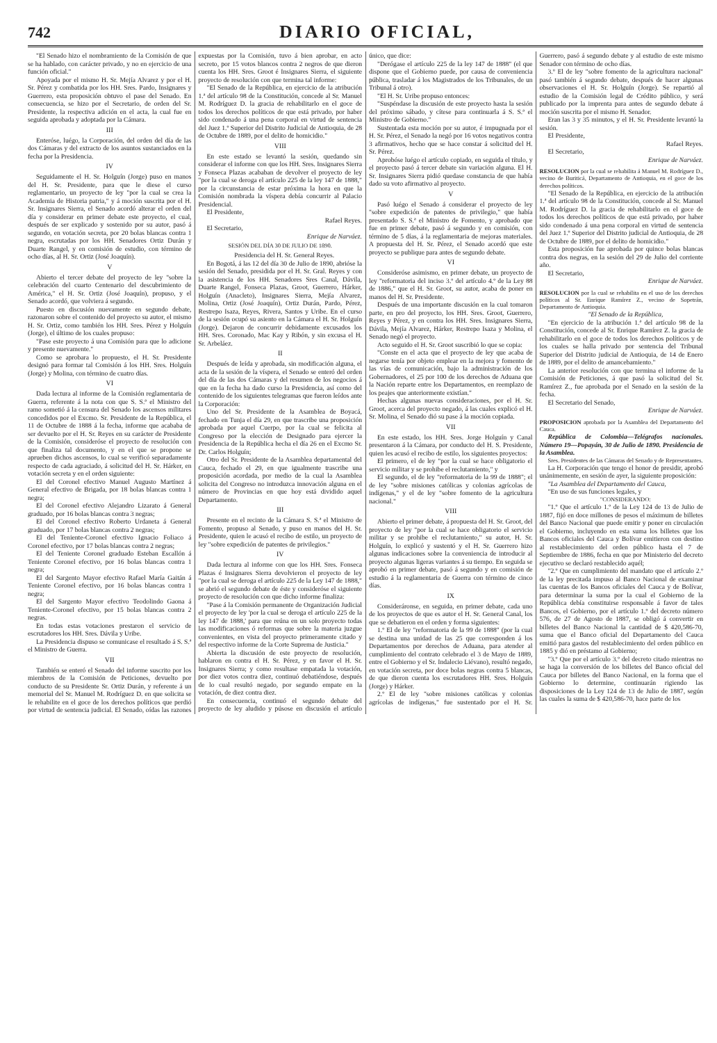742 DIARIO OFICIAL,
"El Senado hizo el nombramiento de la Comisión de que se ha hablado, con carácter privado, y no en ejercicio de una función oficial."
Apoyada por el mismo H. Sr. Mejía Alvarez y por el H. Sr. Pérez y combatida por los HH. Sres. Pardo, Insignares y Guerrero, esta proposición obtuvo el pase del Senado. En consecuencia, se hizo por el Secretario, de orden del Sr. Presidente, la respectiva adición en el acta, la cual fue en seguida aprobada y adoptada por la Cámara.
III
Enteróse, luégo, la Corporación, del orden del día de las dos Cámaras y del extracto de los asuntos sustanciados en la fecha por la Presidencia.
IV
Seguidamente el H. Sr. Holguín (Jorge) puso en manos del H. Sr. Presidente, para que le diese el curso reglamentario, un proyecto de ley "por la cual se crea la Academia de Historia patria," y á moción suscrita por el H. Sr. Insignares Sierra, el Senado acordó alterar el orden del día y considerar en primer debate este proyecto, el cual, después de ser explicado y sostenido por su autor, pasó á segundo, en votación secreta, por 20 bolas blancas contra 1 negra, escrutadas por los HH. Senadores Ortiz Durán y Duarte Rangel, y en comisión de estudio, con término de ocho días, al H. Sr. Ortiz (José Joaquín).
V
Abierto el tercer debate del proyecto de ley "sobre la celebración del cuarto Centenario del descubrimiento de América," el H. Sr. Ortiz (José Joaquín), propuso, y el Senado acordó, que volviera á segundo.
Puesto en discusión nuevamente en segundo debate, razonaron sobre el contenido del proyecto su autor, el mismo H. Sr. Ortiz, como también los HH. Sres. Pérez y Holguín (Jorge), el último de los cuales propuso:
"Pase este proyecto á una Comisión para que lo adicione y presente nuevamente."
Como se aprobara lo propuesto, el H. Sr. Presidente designó para formar tal Comisión á los HH. Sres. Holguín (Jorge) y Molina, con término de cuatro días.
VI
Dada lectura al informe de la Comisión reglamentaria de Guerra, referente á la nota con que S. S.ª el Ministro del ramo sometió á la censura del Senado los ascensos militares concedidos por el Excmo. Sr. Presidente de la República, el 11 de Octubre de 1888 á la fecha, informe que acababa de ser devuelto por el H. Sr. Reyes en su carácter de Presidente de la Comisión, consideróse el proyecto de resolución con que finaliza tal documento, y en el que se propone se aprueben dichos ascensos, lo cual se verificó separadamente respecto de cada agraciado, á solicitud del H. Sr. Hárker, en votación secreta y en el orden siguiente:
El del Coronel efectivo Manuel Augusto Martínez á General efectivo de Brigada, por 18 bolas blancas contra 1 negra;
El del Coronel efectivo Alejandro Lizarato á General graduado, por 16 bolas blancas contra 3 negras;
El del Coronel efectivo Roberto Urdaneta á General graduado, por 17 bolas blancas contra 2 negras;
El del Teniente-Coronel efectivo Ignacio Foliaco á Coronel efectivo, por 17 bolas blancas contra 2 negras;
El del Teniente Coronel graduado Esteban Escallón á Teniente Coronel efectivo, por 16 bolas blancas contra 1 negra;
El del Sargento Mayor efectivo Rafael María Gaitán á Teniente Coronel efectivo, por 16 bolas blancas contra 1 negra;
El del Sargento Mayor efectivo Teodolindo Gaona á Teniente-Coronel efectivo, por 15 bolas blancas contra 2 negras.
En todas estas votaciones prestaron el servicio de escrutadores los HH. Sres. Dávila y Uribe.
La Presidencia dispuso se comunicase el resultado á S. S.ª el Ministro de Guerra.
VII
También se enteró el Senado del informe suscrito por los miembros de la Comisión de Peticiones, devuelto por conducto de su Presidente Sr. Ortiz Durán, y referente á un memorial del Sr. Manuel M. Rodríguez D. en que solicita se le rehabilite en el goce de los derechos políticos que perdió por virtud de sentencia judicial. El Senado, oídas las razones expuestas por la Comisión, tuvo á bien aprobar, en acto secreto, por 15 votos blancos contra 2 negros de que dieron cuenta los HH. Sres. Groot é Insignares Sierra, el siguiente proyecto de resolución con que termina tal informe:
"El Senado de la República, en ejercicio de la atribución 1.ª del artículo 98 de la Constitución, concede al Sr. Manuel M. Rodríguez D. la gracia de rehabilitarlo en el goce de todos los derechos políticos de que está privado, por haber sido condenado á una pena corporal en virtud de sentencia del Juez 1.º Superior del Distrito Judicial de Antioquia, de 28 de Octubre de 1889, por el delito de homicidio."
VIII
En este estado se levantó la sesión, quedando sin considerar el informe con que los HH. Sres. Insignares Sierra y Fonseca Plazas acababan de devolver el proyecto de ley "por la cual se deroga el artículo 225 de la ley 147 de 1888," por la circunstancia de estar próxima la hora en que la Comisión nombrada la víspera debía concurrir al Palacio Presidencial.
El Presidente,
Rafael Reyes.
El Secretario,
Enrique de Narváez.
SESIÓN DEL DÍA 30 DE JULIO DE 1890.
Presidencia del H. Sr. General Reyes.
En Bogotá, á las 12 del día 30 de Julio de 1890, abrióse la sesión del Senado, presidida por el H. Sr. Gral. Reyes y con la asistencia de los HH. Senadores Sres Canal, Dávila, Duarte Rangel, Fonseca Plazas, Groot, Guerrero, Hárker, Holguín (Anacleto), Insignares Sierra, Mejía Alvarez, Molina, Ortiz (José Joaquín), Ortiz Durán, Pardo, Pérez, Restrepo Isaza, Reyes, Rivera, Santos y Uribe. En el curso de la sesión ocupó su asiento en la Cámara el H. Sr. Holguín (Jorge). Dejaron de concurrir debidamente excusados los HH. Sres. Coronado, Mac Kay y Ribón, y sin excusa el H. Sr. Arbeláez.
II
Después de leída y aprobada, sin modificación alguna, el acta de la sesión de la víspera, el Senado se enteró del orden del día de las dos Cámaras y del resumen de los negocios á que en la fecha ha dado curso la Presidencia, así como del contenido de los siguientes telegramas que fueron leídos ante la Corporación:
Uno del Sr. Presidente de la Asamblea de Boyacá, fechado en Tunja el día 29, en que trascribe una proposición aprobada por aquel Cuerpo, por la cual se felicita al Congreso por la elección de Designado para ejercer la Presidencia de la República hecha el día 26 en el Excmo Sr. Dr. Carlos Holguín;
Otro del Sr. Presidente de la Asamblea departamental del Cauca, fechado el 29, en que igualmente trascribe una proposición acordada, por medio de la cual la Asamblea solicita del Congreso no introduzca innovación alguna en el número de Provincias en que hoy está dividido aquel Departamento.
III
Presente en el recinto de la Cámara S. S.ª el Ministro de Fomento, propuso al Senado, y puso en manos del H. Sr. Presidente, quien le acusó el recibo de estilo, un proyecto de ley "sobre expedición de patentes de privilegios."
IV
Dada lectura al informe con que los HH. Sres. Fonseca Plazas é Insignares Sierra devolvieron el proyecto de ley "por la cual se deroga el artículo 225 de la Ley 147 de 1888," se abrió el segundo debate de éste y consideróse el siguiente proyecto de resolución con que dicho informe finaliza:
"Pase á la Comisión permanente de Organización Judicial el proyecto de ley 'por la cual se deroga el artículo 225 de la ley 147 de 1888,' para que reúna en un solo proyecto todas las modificaciones ó reformas que sobre la materia juzgue convenientes, en vista del proyecto primeramente citado y del respectivo informe de la Corte Suprema de Justicia."
Abierta la discusión de este proyecto de resolución, hablaron en contra el H. Sr. Pérez, y en favor el H. Sr. Insignares Sierra; y como resultase empatada la votación, por diez votos contra diez, continuó debatiéndose, después de lo cual resultó negado, por segundo empate en la votación, de diez contra diez.
En consecuencia, continuó el segundo debate del proyecto de ley aludido y púsose en discusión el artículo único, que dice:
"Derógase el artículo 225 de la ley 147 de 1888" (el que dispone que el Gobierno puede, por causa de conveniencia pública, trasladar á los Magistrados de los Tribunales, de un Tribunal á otro).
"El H. Sr. Uribe propuso entonces:
"Suspéndase la discusión de este proyecto hasta la sesión del próximo sábado, y cítese para continuarla á S. S.ª el Ministro de Gobierno."
Sustentada esta moción por su autor, é impugnada por el H. Sr. Pérez, el Senado la negó por 16 votos negativos contra 3 afirmativos, hecho que se hace constar á solicitud del H. Sr. Pérez.
Aprobóse luégo el artículo copiado, en seguida el título, y el proyecto pasó á tercer debate sin variación alguna. El H. Sr. Insignares Sierra pidió quedase constancia de que había dado su voto afirmativo al proyecto.
V
Pasó luégo el Senado á considerar el proyecto de ley "sobre expedición de patentes de privilegio," que había presentado S. S.ª el Ministro de Fomento, y aprobado que fue en primer debate, pasó á segundo y en comisión, con término de 5 días, á la reglamentaria de mejoras materiales. A propuesta del H. Sr. Pérez, el Senado acordó que este proyecto se publique para antes de segundo debate.
VI
Consideróse asimismo, en primer debate, un proyecto de ley "reformatoria del inciso 3.º del artículo 4.º de la Ley 88 de 1886," que el H. Sr. Groot, su autor, acaba de poner en manos del H. Sr. Presidente.
Después de una importante discusión en la cual tomaron parte, en pro del proyecto, los HH. Sres. Groot, Guerrero, Reyes y Pérez, y en contra los HH. Sres. Insignares Sierra, Dávila, Mejía Alvarez, Hárker, Restrepo Isaza y Molina, el Senado negó el proyecto.
Acto seguido el H. Sr. Groot suscribió lo que se copia:
"Conste en el acta que el proyecto de ley que acaba de negarse tenía por objeto emplear en la mejora y fomento de las vías de comunicación, bajo la administración de los Gobernadores, el 25 por 100 de los derechos de Aduana que la Nación reparte entre los Departamentos, en reemplazo de los peajes que anteriormente existían."
Hechas algunas nuevas consideraciones, por el H. Sr. Groot, acerca del proyecto negado, á las cuales explicó el H. Sr. Molina, el Senado dió su pase á la moción copiada.
VII
En este estado, los HH. Sres. Jorge Holguín y Canal presentaron á la Cámara, por conducto del H. S. Presidente, quien les acusó el recibo de estilo, los siguientes proyectos:
El primero, el de ley "por la cual se hace obligatorio el servicio militar y se prohibe el reclutamiento," y
El segundo, el de ley "reformatoria de la 99 de 1888"; el de ley "sobre misiones católicas y colonias agrícolas de indígenas," y el de ley "sobre fomento de la agricultura nacional."
VIII
Abierto el primer debate, á propuesta del H. Sr. Groot, del proyecto de ley "por la cual se hace obligatorio el servicio militar y se prohibe el reclutamiento," su autor, H. Sr. Holguín, lo explicó y sustentó y el H. Sr. Guerrero hizo algunas indicaciones sobre la conveniencia de introducir al proyecto algunas ligeras variantes á su tiempo. En seguida se aprobó en primer debate, pasó á segundo y en comisión de estudio á la reglamentaria de Guerra con término de cinco días.
IX
Consideráronse, en seguida, en primer debate, cada uno de los proyectos de que es autor el H. Sr. General Canal, los que se debatieron en el orden y forma siguientes:
1.º El de ley "reformatoria de la 99 de 1888" (por la cual se destina una unidad de las 25 que corresponden á los Departamentos por derechos de Aduana, para atender al cumplimiento del contrato celebrado el 3 de Mayo de 1889, entre el Gobierno y el Sr. Indalecio Liévano), resultó negado, en votación secreta, por doce bolas negras contra 5 blancas, de que dieron cuenta los escrutadores HH. Sres. Holguín (Jorge) y Hárker.
2.º El de ley "sobre misiones católicas y colonias agrícolas de indígenas," fue sustentado por el H. Sr. Guerrero, pasó á segundo debate y al estudio de este mismo Senador con término de ocho días.
3.º El de ley "sobre fomento de la agricultura nacional" pasó también á segundo debate, después de hacer algunas observaciones el H. Sr. Holguín (Jorge). Se repartió al estudio de la Comisión legal de Crédito público, y será publicado por la imprenta para antes de segundo debate á moción suscrita por el mismo H. Senador.
Eran las 3 y 35 minutos, y el H. Sr. Presidente levantó la sesión.
El Presidente,
Rafael Reyes.
El Secretario,
Enrique de Narváez.
RESOLUCION por la cual se rehabilita á Manuel M. Rodríguez D., vecino de Buriticá, Departamento de Antioquia, en el goce de los derechos políticos.
"El Senado de la República, en ejercicio de la atribución 1.ª del artículo 98 de la Constitución, concede al Sr. Manuel M. Rodríguez D. la gracia de rehabilitarlo en el goce de todos los derechos políticos de que está privado, por haber sido condenado á una pena corporal en virtud de sentencia del Juez 1.º Superior del Distrito judicial de Antioquia, de 28 de Octubre de 1889, por el delito de homicidio."
Esta proposición fue aprobada por quince bolas blancas contra dos negras, en la sesión del 29 de Julio del corriente año.
El Secretario,
Enrique de Narváez.
RESOLUCION por la cual se rehabilita en el uso de los derechos políticos al Sr. Enrique Ramírez Z., vecino de Sopetrán, Departamento de Antioquia.
"El Senado de la República,
"En ejercicio de la atribución 1.ª del artículo 98 de la Constitución, concede al Sr. Enrique Ramírez Z. la gracia de rehabilitarlo en el goce de todos los derechos políticos y de los cuales se halla privado por sentencia del Tribunal Superior del Distrito judicial de Antioquia, de 14 de Enero de 1889, por el delito de amancebamiento."
La anterior resolución con que termina el informe de la Comisión de Peticiones, á que pasó la solicitud del Sr. Ramírez Z., fue aprobada por el Senado en la sesión de la fecha.
El Secretario del Senado,
Enrique de Narváez.
PROPOSICION aprobada por la Asamblea del Departamento del Cauca.
República de Colombia—Telégrafos nacionales. Número 19—Popayán, 30 de Julio de 1890. Presidencia de la Asamblea.
Sres. Presidentes de las Cámaras del Senado y de Representantes.
La H. Corporación que tengo el honor de presidir, aprobó unánimemente, en sesión de ayer, la siguiente proposición:
"La Asamblea del Departamento del Cauca,
"En uso de sus funciones legales, y
"CONSIDERANDO:
"1.º Que el artículo 1.º de la Ley 124 de 13 de Julio de 1887, fijó en doce millones de pesos el máximum de billetes del Banco Nacional que puede emitir y poner en circulación el Gobierno, incluyendo en esta suma los billetes que los Bancos oficiales del Cauca y Bolívar emitieron con destino al restablecimiento del orden público hasta el 7 de Septiembre de 1886, fecha en que por Ministerio del decreto ejecutivo se declaró restablecido aquél;
"2.º Que en cumplimiento del mandato que el artículo 2.º de la ley precitada impuso al Banco Nacional de examinar las cuentas de los Bancos oficiales del Cauca y de Bolívar, para determinar la suma por la cual el Gobierno de la República debía constituirse responsable á favor de tales Bancos, el Gobierno, por el artículo 1.º del decreto número 576, de 27 de Agosto de 1887, se obligó á convertir en billetes del Banco Nacional la cantidad de $ 420,586-70, suma que el Banco oficial del Departamento del Cauca emitió para gastos del restablecimiento del orden público en 1885 y dió en préstamo al Gobierno;
"3.º Que por el artículo 3.º del decreto citado mientras no se haga la conversión de los billetes del Banco oficial del Cauca por billetes del Banco Nacional, en la forma que el Gobierno lo determine, continuarán rigiendo las disposiciones de la Ley 124 de 13 de Julio de 1887, según las cuales la suma de $ 420,586-70, hace parte de los